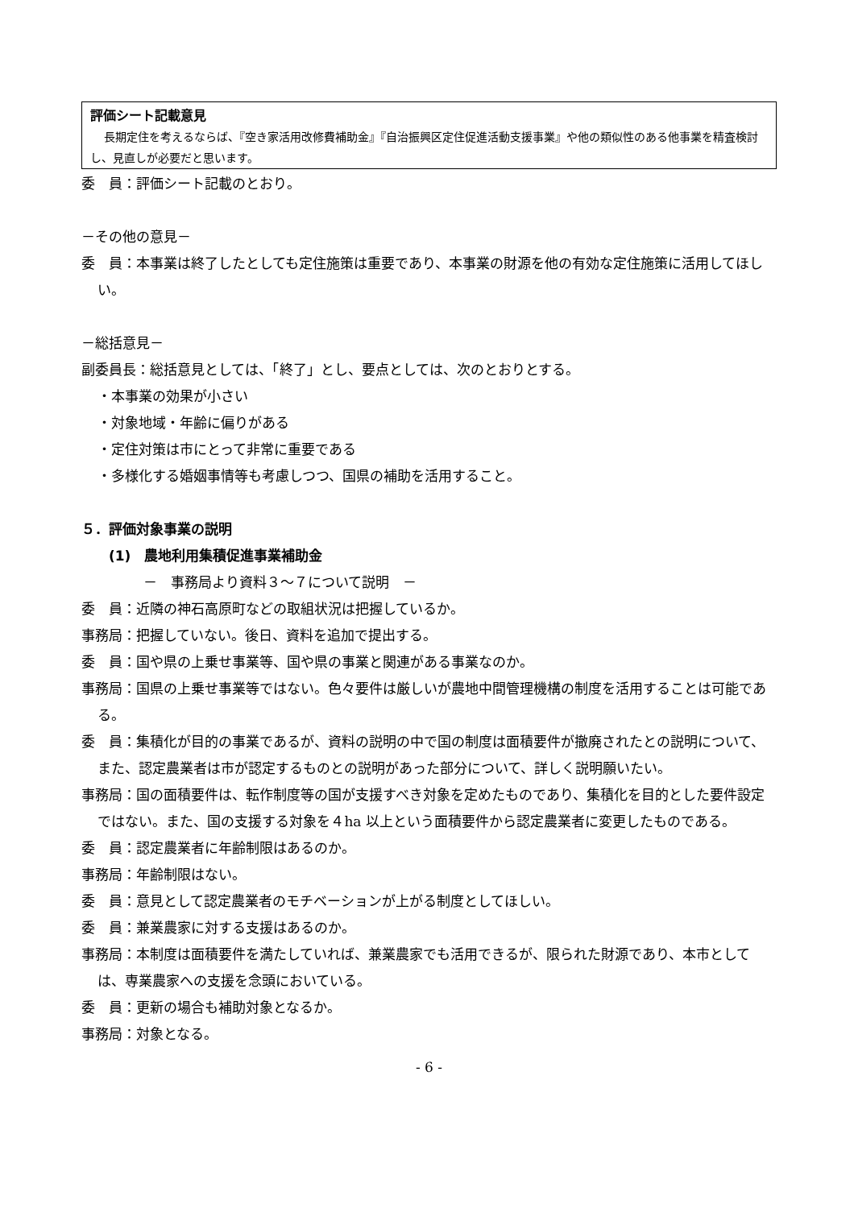評価シート記載意見
長期定住を考えるならば、『空き家活用改修費補助金』『自治振興区定住促進活動支援事業』や他の類似性のある他事業を精査検討し、見直しが必要だと思います。
委　員：評価シート記載のとおり。
－その他の意見－
委　員：本事業は終了したとしても定住施策は重要であり、本事業の財源を他の有効な定住施策に活用してほしい。
－総括意見－
副委員長：総括意見としては、「終了」とし、要点としては、次のとおりとする。
・本事業の効果が小さい
・対象地域・年齢に偏りがある
・定住対策は市にとって非常に重要である
・多様化する婚姻事情等も考慮しつつ、国県の補助を活用すること。
５．評価対象事業の説明
(1)　農地利用集積促進事業補助金
－　事務局より資料３～７について説明　－
委　員：近隣の神石高原町などの取組状況は把握しているか。
事務局：把握していない。後日、資料を追加で提出する。
委　員：国や県の上乗せ事業等、国や県の事業と関連がある事業なのか。
事務局：国県の上乗せ事業等ではない。色々要件は厳しいが農地中間管理機構の制度を活用することは可能である。
委　員：集積化が目的の事業であるが、資料の説明の中で国の制度は面積要件が撤廃されたとの説明について、また、認定農業者は市が認定するものとの説明があった部分について、詳しく説明願いたい。
事務局：国の面積要件は、転作制度等の国が支援すべき対象を定めたものであり、集積化を目的とした要件設定ではない。また、国の支援する対象を４ha 以上という面積要件から認定農業者に変更したものである。
委　員：認定農業者に年齢制限はあるのか。
事務局：年齢制限はない。
委　員：意見として認定農業者のモチベーションが上がる制度としてほしい。
委　員：兼業農家に対する支援はあるのか。
事務局：本制度は面積要件を満たしていれば、兼業農家でも活用できるが、限られた財源であり、本市としては、専業農家への支援を念頭においている。
委　員：更新の場合も補助対象となるか。
事務局：対象となる。
- 6 -